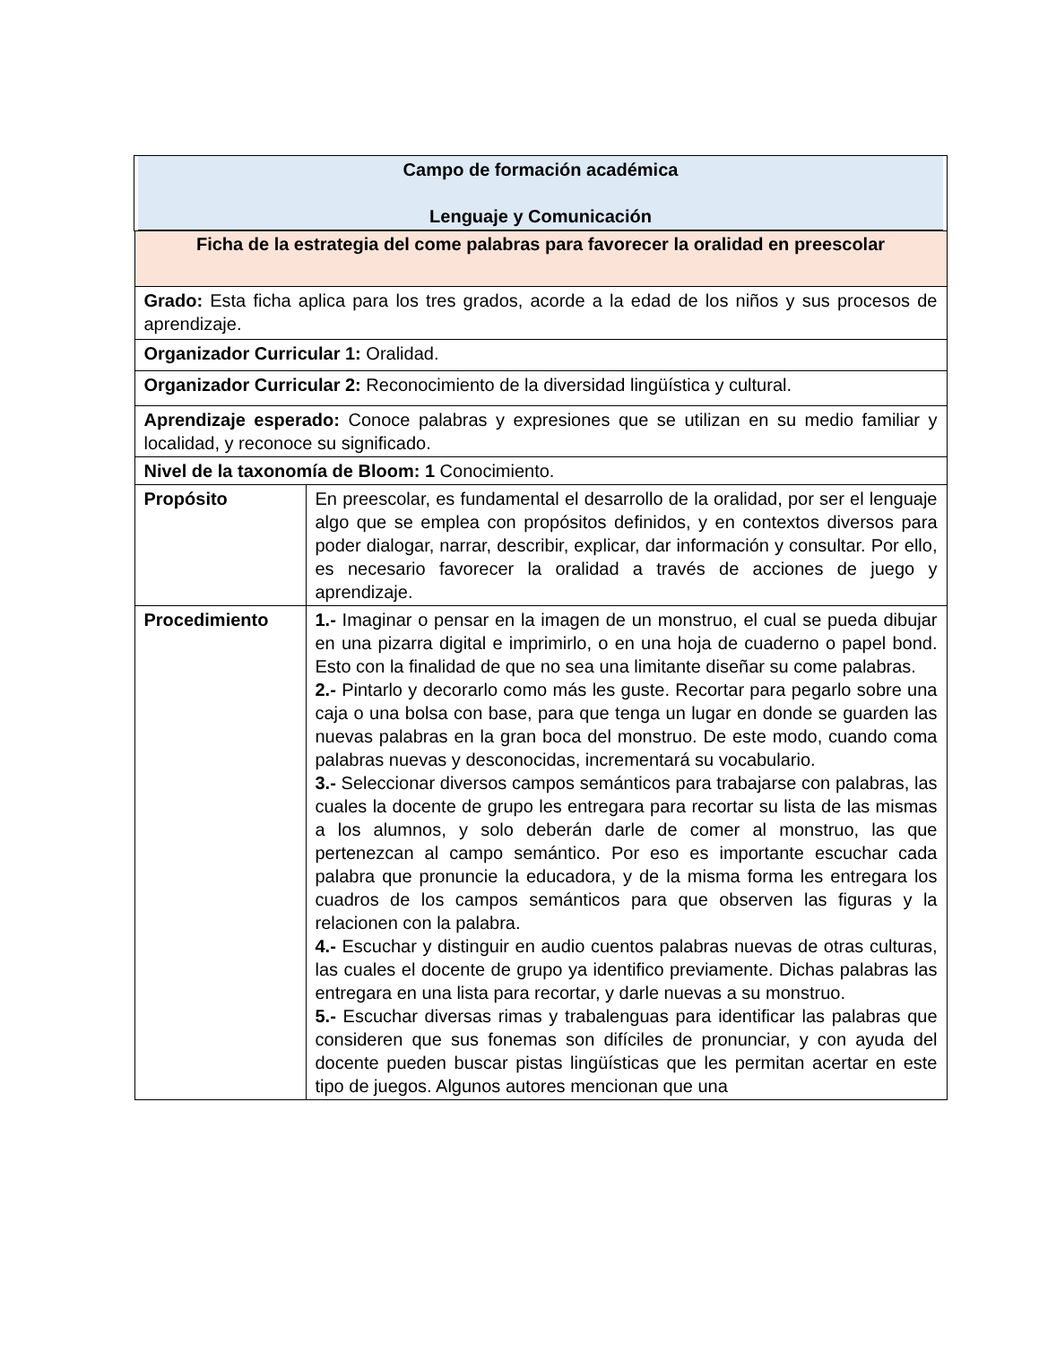| Campo de formación académica Lenguaje y Comunicación | |
| Ficha de la estrategia del come palabras para favorecer la oralidad en preescolar | |
| Grado: Esta ficha aplica para los tres grados, acorde a la edad de los niños y sus procesos de aprendizaje. | |
| Organizador Curricular 1: Oralidad. | |
| Organizador Curricular 2: Reconocimiento de la diversidad lingüística y cultural. | |
| Aprendizaje esperado: Conoce palabras y expresiones que se utilizan en su medio familiar y localidad, y reconoce su significado. | |
| Nivel de la taxonomía de Bloom: 1 Conocimiento. | |
| Propósito | En preescolar, es fundamental el desarrollo de la oralidad, por ser el lenguaje algo que se emplea con propósitos definidos, y en contextos diversos para poder dialogar, narrar, describir, explicar, dar información y consultar. Por ello, es necesario favorecer la oralidad a través de acciones de juego y aprendizaje. |
| Procedimiento | 1.- Imaginar o pensar en la imagen de un monstruo, el cual se pueda dibujar en una pizarra digital e imprimirlo, o en una hoja de cuaderno o papel bond. Esto con la finalidad de que no sea una limitante diseñar su come palabras. 2.- Pintarlo y decorarlo como más les guste. Recortar para pegarlo sobre una caja o una bolsa con base, para que tenga un lugar en donde se guarden las nuevas palabras en la gran boca del monstruo. De este modo, cuando coma palabras nuevas y desconocidas, incrementará su vocabulario. 3.- Seleccionar diversos campos semánticos para trabajarse con palabras, las cuales la docente de grupo les entregara para recortar su lista de las mismas a los alumnos, y solo deberán darle de comer al monstruo, las que pertenezcan al campo semántico. Por eso es importante escuchar cada palabra que pronuncie la educadora, y de la misma forma les entregara los cuadros de los campos semánticos para que observen las figuras y la relacionen con la palabra. 4.- Escuchar y distinguir en audio cuentos palabras nuevas de otras culturas, las cuales el docente de grupo ya identifico previamente. Dichas palabras las entregara en una lista para recortar, y darle nuevas a su monstruo. 5.- Escuchar diversas rimas y trabalenguas para identificar las palabras que consideren que sus fonemas son difíciles de pronunciar, y con ayuda del docente pueden buscar pistas lingüísticas que les permitan acertar en este tipo de juegos. Algunos autores mencionan que una |